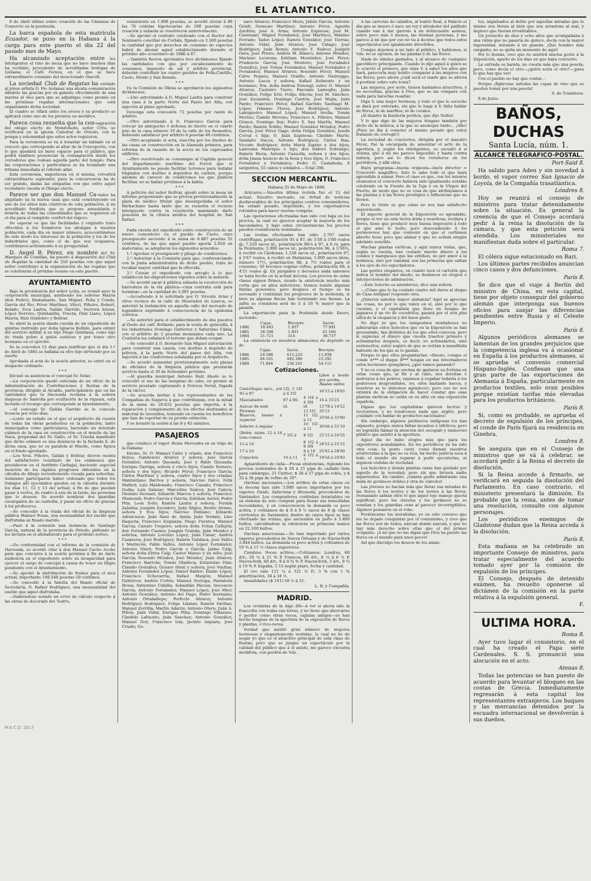EL ATLANTICO.
9 de Abril último sobre creación de las Cámaras de Comercio en la península.
La barca española de esta matrícula Ecuador, se puso en la Habana á la carga para este puerto el dia 22 del pasado mes de Mayo.
Ha alcanzado aceptación entre les inteligentes el vino de mesa que no hace muchos dias ha recibido, procedente de acreditadas bodegas de Liébana, el Café Fornos, en el que se hace extraordinario consumo del mencionado chacolí.
La sociedad Club de Regatas ha enviado al jóven artista D. Pio Ardanaz una atenta comunicación dándole las gracias por su galante ofrecimiento de una marina al óleo para que se adjudique como premio en las próximas regatas internacionales que está organizando dicha sociedad.
El cuadro se rifará entre los sócios y su producto se aplicará como uno de los premios en metálico.
Parece cosa resuelta que la con-sagración del obispo electo de Mondoñedo, señor Crós, se verificará en la iglesia Catedral de Oviedo, con la pompa y solemnidad que estos actos requieren.
Para la ceremonia se va á levantar un tablado en el crucero que corresponde al altar de la Concepción, con lo que quedará un buén espacio para el público, que podrá tambien presenciar la consagración desde los corredores que rodean aquella parte del templo. Para las corporaciones y particulares se ha levantado una tribuna inmediata al referido altar.
Esta ceremonia, majestuosa en sí misma, revestirá extraordinario esplendor, pués la concurrencia ha de ser grande, dadas las simpatías con que entre aquel vecindario cuenta el Obispo electo.
Parece ser que don Manuel Ca-nales ha alquilado ya la nueva casa que está construyendo en uno de los sitios más céntricos de esta población, á un acreditado fondista que se propone amueblarla y dotarla de todas las comodidades que se requieren en el dia para el completo confort del viajero.
De esperar es que las facilidades y exquisito trato ofrecidos á los forasteros los atraigan á nuestra población, cada dia en mayor número, acrecentándose de este modo los intereses de la población y los de los industriales que, como el de que nos ocupamos, contribuyen activamente á su prosperidad.
D. Angel B. Pérez, en nombre del Sr. Marqués de Comillas, ha puesto á disposición del Club de Regatas la cantidad de 250 pesetas con que aquel señor contribuye á la organización de las regatas que se celebrarán el próximo verano en este puerto.
AYUNTAMIENTO
Bajo la presidencia del señor Leita, se reunió ayer la corporación municipal, asistiendo los señores Mazón (don Pedro), Bustamante, San Miguel, Peña y Conde, García del Rio, Pérez Martínez, Viteri, Piñeiro, Robert, Bolado, Toca Lastra, Galián Garrido, Herrera Ariosa, López Herrero, Quintanilla, Trueza, Díaz Llano, López Mazón, Ruiz Huidobro y Bolívar.
Se abrió la sesión dando cuenta de un expediente de quintas instruido por doña Ignacia Bellido, para eximir del servicio militar á su hijo Diego Quintana, como hijo de viuda pobre á quién sostiene y por tener otro hermano en el ejército.
Se la conceden 15 dias para justificar que el dia 1.º de Abril de 1885 se hallaba su otro hijo sirviendo por su suerte.
Aprobada el acta de la sesión anterior, se entró en el despacho ordinario.
* * *
Excusó su asistencia el concejal Sr. Solar.
—La corporación quedó enterada de un oficio de la Administración de Contribuciones y Rentas de la provincia, dirigido al Alcalde, participándole que en las cantidades que la Hacienda reclama á la señora duquesa de Santoña por ocultación de la riqueza, está incluido el recargo que corresponde al Ayuntamiento.
—Al concejal Sr. Galián Garrido se le concede licencia por ocho dias.
—Leido un estado en el que el arquitecto dá cuenta de todas las obras pendientes en la población, tanto municipales como particulares, haciendo un detenido exámen de la casa en construcción en el muelle de las Naos, propiedad del Sr. Gallo, el Sr. Trueba manifestó que dicho exámen es una denuncia de la fachada E. de dicha casa, que no es paralela al Muelle, como figura en el fondo aprobado.
—Los Sres. Piñeiro, Galián y Bolívar, dieron cuenta del satisfactorio resultado de los exámenes que presidieron en el Instituto Carbajal, haciendo especial mención de los rápidos progresos obtenidos en la cátedra de dibujo recientemente creada para señoritas. Asimismo participaron haber ordenado que todos los trabajos allí ejecutados queden en la cátedra durante los dias 11, 12 y 13 del actual, á fin de que puedan pasar á verlos, de cuatro á seis de la tarde, las personas que lo deseen. Se acordó nombrar dos guardias encargados de su custodia, y pasar un oficio de gracias á los profesores.
—Se concedió á la viuda del oficial de la limpieza pública Manuel Pozas, una mensualidad del sueldo que disfrutaba su finado marido.
—Pasó á la comisión una instancia de Santiago García, natural de la provincia de Oviedo, pidiendo se les incluya en el alistamiento para el próximo sorteo.
* * *
—De conformidad con el informe de la comisión de Hacienda, se acordó citar á don Manuel Cacho Acebo para que concurra á la sesión próxima á fin de darle audiencia en el expediente sobre su incapacidad para ejercer el cargo de concejal á causa de tener un litigio pendiente con el Ayuntamiento.
—Se aprobó la distribución de fondos para el mes actual, importante 149.548 pesetas 59 céntimos.
—Se concedió á la familia del finado oficial de Secretaría, D. Rafael Rodríguez, una mensualidad del sueldo que aquel disfrutaba.
—Habiéndose notado un error de cálculo respecto á las obras de decorado del Teatro,
consistente en 1.806 pesetas, se acordó elevar á 80 las 76 cédulas hipotecarias de 500 pesetas cuya creación y subasta se resolvieron anteriormente.
—Se aprobó el contrato celebrado con el Rector del Seminario conciliar de Corbán, fijando en 2.500 pesetas la cantidad que por derechos de consumo de especies habrá de abonar aquel establecimiento durante el próximo año económico de 1886 á 87.
—También fueron aprobados tres dictámenes fijando las cantidades con que por encabezamiento de consumos, impuesto de sal y arbitrio provincial, deberán contribuir los cuatro pueblos de Peña-Castillo, Cueto, Monte y San Román.
* * *
De la Comisión de Obras se aprobaron los siguientes dictámenes:
—Uno autorizando á D. Miguel Lastra para construir una casa á la parte Norte del Paséo del Alta, con sujeción al plano aprobado.
Devenga esta concesión 72 pesetas por razón de arbitrio.
—Otro autorizando á D. Francisco García para colocar un antepecho ó defensa de hierro en el cuarto piso de la casa número 10 de la calle de los Remedios, debiendo satisfacer por arbitrio 6 pesetas 40 céntimos.
—Otro aceptando el acta, suscrita por los dueños de las casas en construcción en la Alameda primera, para reforma de la rasante de la acera de los expresados edificios.
—Otro resolviendo se comunique al Capitán general del departamento marítimo del Ferrol que el Ayuntamiento no puede facilitar terrenos para instalar tinglados con destino á depósitos de carbón, porque además de carecer de condiciones los que pudiera facilitar, no se hallan próximos á la bahía.
* * *
A petición del señor Bolívar, quedó sobre la mesa un informe proponiendo que se provea provisionalmente la plaza de médico titular que desempeñaba el señor Bárbachano hasta tanto que se resuelva el recurso interpuesto contra la resolución mandando darle posesión de la clínica médica del hospital de San Rafael.
* * *
Dada cuenta del expediente sobre construcción de un nuevo cementerio en el pueblo de Cueto, cuyo presupuesto asciende á la suma de 6.887 pesetas 55 céntimos, de las que aquel pueblo aporta 2.050 en materiales, se adoptaron los siguientes acuerdos:
1.º Aprobar el presupuesto y pliego de condiciones.
2.º Autorizar á la Comisión para que, conferenciando con la Junta administrativa de dicho pueblo, trate de recabar mayor cantidad que la ofrecida.
3.º Cursar el expediente con arreglo á lo que establecen las disposiciones vigentes sobre la materia.
—Se acordó sacar á pública subasta la recolección de barredura de la vía pública—cuya contrata está para terminar—en la cantidad de 5.001 pesetas.
—Accediendo á lo solicitado por D. Vicente Arias y otros vecinos de la calle de Menéndez de Luarca, se autorizó la instalación en aquella calle del mercado de legumbres suprimido á consecuencia de la epidemia colérica.
—Se autorizó para el establecimiento de dos puestos al Oeste del café Brillante, para la venta de quincalla, á los industriales Domingo Gutiérrez y Saturnino Cábia, con el arbitrio de 5 pesetas mensuales cada uno. La Comisión les señalará el terreno que deban ocupar.
—Se concedió á D. Bernardo San Miguel autorización para construir una caseta, con destino á depósito de pólvora, á la parte Norte del paseo del Alta, con sujeción á las condiciones señaladas por el Arquitecto.
—Se acordó aumentar provisionalmente seis plazas de oficiales de la limpieza pública que prestarán servicio hasta el 30 de Setiembre próximo.
—Al guardia municipal Antonio Ruiz Ahedo se le concedió el uso de las insignias de cabo, en premio al servicio prestado capturando á Dolores Noval, fugada de la cárcel.
—Se acuerda invitar á los representantes de las Compañías de Seguros á que contribuyan, con la mitad de la suma de 20.832 pesetas que importa, á la reparación y complemento de los efectos destinados al material de incendios, teniendo en cuenta los beneficios que han de reportar de su pronta extinción.
Y se levantó la sesión á las 8 y 45 minutos.
PASAJEROS
que conduce el vapor Reina Mercedes en su viaje de la Habana:
Excmo. Sr. D. Manuel Calvo y criado; don Francisco Reyes; Gandencio Alvarez y señora; José García González; Antonio Quesada; José y Pablo Quesada; Enrique Garriga, señora y cinco hijos; Camilo Romero, señora y dos hijos; Ricardo Pérez; Francisco García; Cárlos Martínez y señora, cuatro hijos y dos criadas; Maximiliano Barrios y señora; Narciso Falcó; Félix Mathet; Luís Maldonado; Francisco Casado; Francisco Godia; Luís Salazar; Marcelino Suárez; José Calera; Dionisio Hernaiz; Eduardo Marcos y señora; Francisco Otamendi; Pedro García y García; Estéban Auriol; Pedro Pita; Leon Solís; Ramón Lastra y señora; Fermín Zabalza; Joaquín Escudero; Juán Sitges; Benito Alonso, señora y tres hijos; Narciso Dublanc; Eduardo Adriacusen; Juán Sanz de Ayala; Juán Ventals; Lino Raqueta; Francisco Esquiaza; Diego Fuentes; Manuel García; Canuto Tregeiro; señora doña Felisa Callejón; don Fernando Casuso; Joaquín Granda; Juán Mendez y sobrina; Antonio Lorenzo López; Juán Canar; Andrés Casanova; José Rodríguez; Ramón Galidara; José Vallés y Marincón; Pablo Vallés; Antonio López Fernández; Antonio Ninot; Pedro García y García; Jaime Calp; señora doña Elvira Calp; Castor Manso y un niño; José García; Rosendo Méndez; José Méndez; Juán Alvarez; Francisco Ibarrola; Tomás Oladisca; Estanislao Díaz; Claudio González; Genaro Hisni y señora; José Vueltas; Antonio Fernández López; Daniel Baldor; Eladio López; Francisco Echevarría; Rafael Manjón; Manuel Gutiérrez; Andrés Cortés; Manuel Noriega; Pantaleón Brosa; Saturnino Cubilla; Sebastián Páscua; Inocencio García; Antonio Fernández; Manuel López; José Mier; Antonio González; Antonio del Dago, Pedro Inorzaino; Antonio Ortaladiepe; Perfecto Alvarez; Antonio Rodríguez Rodríguez; Felipe Llamas; Ramón Fariñas; Manuel Zorrilla; Martín Adarzu; Antonio Otero; Juán A. Piñón; Juán Vidal; Enrique Piña; Domingo Villasuso; Cándido Lafuente; Juán Sanchez; Antonio González; Manuel Goy; Francisco Isla; Jacinto Azpiazu; José Criado; Ge-
naro Alvarez; Francisco Mezo; Julián García; Antonio Giralt; Nemesio Martínez; Antonio Pérez; Agustín Zardiún; José A. Arias; Antonio Espinosa; José M. Caminaur; Miguel Fernández; José Martínez; Máximo Ferrado; Tadeo López; Ramón González; José Tierras; Antonio Vidal; Juán Alvarez; José Catago; José Rodríguez; Juán Remis; Antonio F. Suárez; Joaquín Osés; José Prieto; Andrés M. Blanco; Antonio Méndez; Mariano Lecuona; Estéban Menéndez; José Pérez; Prudencio García; José Montero; José Fernández González; José Tolusa Fernández; Manuel Fernández y Fernández; Manuel Alvarez; Rosendo Pérez; Manuel Calvo Pequés; Manuel Graille; Antonio Guizzeppe; Antonio Lueca y señora; Rafael Belmonte y un hermano; Sra. doña Andrea Simongi; señor D. Manuel Alvarez; Casimiro Tuero; Pascuale Lamoglie; Juán González; Felipe Eriz; Felipe Allecia; José M. Sánchez; José Escandón; Domingo Cantón; José Mujía; Juán Pardo; Francisco Pérez; Rafael Garrido; Santiago M. López; Dámaso Flores; José Rodríguez; Antonio Lamigueiro; Manuel López; Manuel Avella; Tomás Merino; Camilo Moreno; Francisco A. Piñeiro; Manuel Gómez; Domingo Rey; Pedro S. San Martín; Manuel Pardo; Ramón Soliño; Manuel González Méndez; Pedro García; José Pérez Gago; doña Felipa González; Josefa Corral é hija; D. Juán Espinosa; Cándido Marín; Sandalio Haces; Antonio Rodríguez; Cárlos Bua; Vicente Rodríguez; doña María Espino y dos hijos; Laureana Manrique é hijo; don Isidoro Sobrango; Ramón Riera; Antonio Casuella, señora y dos hijos; doña Juana Asencio de la Rosa y tres hijos; D. Francisco Fernández y Fernández; Pedro G. Castañeda; 8 sargentos, 55 cabos y soldados.—Total 298.
SECCION MERCANTIL.
Habana 25 de Mayo de 1886.
Azúcares.—Nuestra última revista fué el 15 del actual. Nuestro mercado, en virtud de noticias desfavorables de los principales centros consumidores, ha estado pesado, deprimido, y los exportadores retraidos para hacer nuevas compras.
Las operaciones efectuadas han sido con baja en los precios, la cual no quieren aceptar la mayoría de los hacendados, y bajo estas circunstancias los precios pueden considerarse nominales.
Las ventas efectuadas han sido: 2.707 sacos centrífugas, polarización 95 á 97, de 5'50 á 5'80 reales @; 7.250 sacos id., polarización 96¼ á 97, á 6 rs. para la Península; 2.000 sacos id., polarización 96, á 5'50¾, á recibir en Cárdenas; 1.250 sacos id., polarización 97, á 5'67 reales, á recibir en Matanzas; 1.000 sacos idem, número 17½, polarización 98, á 7½ reales para el consumo; 50 bocoyes regular refino, polarización 89, á 4'21 reales @. En purgados y derosnes nada sabemos se haya hecho en la actual decena. Los precios de estas clases siguen firmes, siendo la existencia mucho más corta que en años anteriores. Hemos tenido algunas lluvias generales; pero después el tiempo se ha serenado y continúan los progresos de la molienda, si bien ya algunas fincas han terminado sus faenas. La zafra se considera será de 5 á 10 % mayor que la pasada.
La exportación para la Península desde Enero, asciende:
| | Cajas. | Bocoyes. | Sacos. |
| --- | --- | --- | --- |
| 1886 | 18.493 | 1.937 | 77.991 |
| 1885 | 28.598 | 1.831 | 61.506 |
| 1884 | 21.721 | 314 | 39.737 |
La existencia en nuestros almacenes de depósito es de
| | Cajas. | Sacos. | Bocoyes |
| --- | --- | --- | --- |
| 1886 | 29.398 | 615.220 | 11.938 |
| 1885 | 48.105 | 482.380 | 23.292 |
| 1884 | 71.844 | 236.201 | 54.115 |
Cotizaciones.
| | | | Libre á bordo por arroba. |
| --- | --- | --- | --- |
| | | | Reales vellon |
| Centrífugas sacs., pol 95 á 97 | 1f2, 5 1f2 á 6 1f2 | | 16'15 á 18'65 |
| Mascabados | 87 á 90. | 4 1f4 á 4 3f4 | 14 á 15'25 |
| Azúcar de miel | id. | id. | 12'78 á 14'22 |
| Floretes | | 12 1f2 | 35'15 |
| Blancos, bueno á superior | | 11 1f2 á 12 | 33'06 á 33'90 |
| Inferior á regular | | 10 1f2 á 11 | 30'00 á 31'10 |
| Qbdos. núms. 12 á 14 tren común | 7 1f2 á | 8 1f2 | 22'15 á 24'55 |
| 15 á 16 | | 8 1f2 á 8 3f4 | 24'55 á 25'15 |
| 17 á 20 | | 9 á 10 | 25'45 á 28'00 |
| Coguchos | 10 á 11 | 6 1f2 á 7 | 19'56 á 20'83 |
Aguardiente de caña.—Pocas existencias, rigiendo los precios sostenidos de $ 20 á 21 pipa de castaño lista para embarque, 21 Cartier; $ 26 á 27 pipa de roble, y $ 35 á 36 pipa de refino de 30°.
Harinas nacionales.—Los arribos de estas clases en la decena han sido 3.000 sacos importados por los vapores Guido, Saturnina y Bremeña, procedentes de Santander. Los compradores continúan invariables en su sistema de solo comprar para llenar sus inmediatas necesidades, y en consecuencia la demanda es poco activa, y cotizamos de $ 9 á 9 ½ sacos de 8 @ clases corrientes de Santander, dentro de cuyos tipos se han efectuado las ventas, que ascienden en junto á 3.400 bultos, calculándose la existencia en primeras manos en 22.100 bultos.
Harinas americanas.—Se han importado por varios vapores procedentes de Nueva Orleans y de Nueva-York 3.844 bultos. La demanda es poco activa y cotizamos de 10 ¾ á 11 ½ clases superiores.
Cambios: Pocos activos.—Cotizamos: Londres, 60 d/v., 20 ¼ á 21 % P. Francos, 60 d/v., 6 ¼ á 6 ½ P. Nueva-York, 60 d/v., 9 á 9 ¾ % P. Nueva-York, 3 d/v., 9 ¾ á 10 % P. España, 3 15 según plazo, fecha y cantidad.
El oro vale 121 ¼ á 121 ½ P.; 3 % con 1 % amortización, 34 á 34 ½.
Anualidades ($ 141) 50 ½ á 51.
L. R. y Compañía.
MADRID.
Los cronistas de la hige life—á ver si ahora sale la frasecilla con todas sus letras, y no tiene que ahorcarse ó perder como otras veces, cajistas amigos—se han hecho lenguas de la apertura de la exposición de flores y plantas, ó vice-versa.
Verdad que asistió gran número de mujeres hermosas y elegantemente vestidas, lo cual no he de negar yo que es el atractivo principal de esta clase de fiestas; pero que se juzgue un espectáculo por la calidad del público que á él asiste, me parece excesiva metáfora, con perdón de Vds.
A las carreras de caballos, al teatro Real, á Palacio el dia que se muere ó nace un rey y alrededor del patíbulo cuando van á dar garrote á un delincuente asisten, sobre poco más ó menos, las mismas personas, y me parece á mí que por eso no va á decirse que todos estos espectáculos son igualmente divertidos.
Conque dejemos á un lado al público, y hablemos, si Vds. no se oponen, de las plantas y de las flores.
Nada de símiles gastados, y al alcance de cualquier gacetillero principiante. Cuando lo dijo aquel á quien se le ocurrió el primero, que vaya V. á saber los años que hará, pareceria muy bonito comparar á las mujeres con las flores; pero ahora ¿cuál será el osado que se atreva á poetizar sobre este tema?
Las mujeres, por serlo, tienen bastantes atractivos, y no necesitan, gracias á Dios, que se las compare con nada para hacerlas resaltar.
Diga V. una mujer hermosa, y todo el que le escuche se dará por enterado, sin que le haga á V. falta hablar de flores, ni de marfiles, ni de corales.
¡Al diantre la bisutería poética, que dijo Sellés!
Y lo que digo de las mujeres téngase también por dicho de la música, á la que se asemejan tanto... ¡Alto! ¡Pués no iba á cometer el mismo pecado que estoy tratando de corregir!)
La sociedad de conciertos, dirigida por el maestro Pérez, fué la encargada de amenizar el acto de la apertura, y, según los inteligentes, se escedió á sí misma, que á mí me parece imposible y hasta contra natura; pero así lo dicen los revisteros en los periódicos, y allá ellos.
Buén programa—buena orquesta—buén director = Concierto magnífico. Esto lo sabe todo el que haya aprendido á sumar. Pero el caso es que, con los mismos elementos el concierto hubiera sido igualmente notable celebrado en la Fuente de la Teja ó en la Vírgen del Puerto; de modo que no es cosa de que atribuyamos á las plantas y á las flores prestigios é influencias que no tienen.
Pero lo triste es que estas no nos han satisfecho mayormente.
El aspecto general de la Exposición es agradable, porque el ver en esta tierra árida y nonótona, verdura y flores, tiene que producir muy buena impresión á todo el que ame lo bello; pero descendiendo á los pormenores hay que convenir en que el certámen abierto tiene poco que alabar y que no señala ningún adelanto sensible.
Muchas plantas exóticas, y aquí nunca vistas, que, según se cuenta, han costado mucho dinero á los condes y marqueses que las exhiben, no por amor á la botánica, sinó por vanidad, son las primeras que saltan á los ojos de los espectadores.
Las gentes elegantes, en cuanto leen el cartelón que indica el nombre del dueño, se deshacen en elogios é interjecciones de admiración.
—Este helecho es asombroso, dice una señora.
—¡Cómo que le ha costado cuatro mil duros al duque de Casa-Antigua! responde otra.
¿Quieren ustedes mayor alabanza? Aquí se aprecian las cosas, no por lo que valen en sí, sinó por lo que cuestan, y el capitalista que llene un bosque de jaguares y un rio de cocodrilos, pasará por el non plus ultra de la elegancia y del buen gusto.
No digo yo que los campesinos montañeses no admirarían estos helechos que en la Exposición se han presentado, tan distintos de los que ellos conocen; pero si supieran el dinero que cuesta traerlos primero y aclimatarlos después, es decir, no aclimatarlos, sinó sostenerlos, estoy seguro de que se reirían á mandíbula batiente de los que se lo gastan.
Porque lo que ellos preguntarían: «Bueno, conque el conde A*** el duque B*** tengan en sus invernaderos estos hermosos ejemplares, ¿qué vamos ganando?
Y no es cosa de que encima de gastarse su fortuna en estas cosas que, al fin y al cabo, nos deleitan é instruyen á los pobres, vayamos á regañar todavía á los poderosos desprendidos, no; ellos bastante hacen, y nosotros se lo debemos agradecer; pero eso no nos eximirá de la obligación de hacer constar que esas plantas exóticas no están en su sitio en una exposición española.
Dígase que los capitalistas quieren lucirse y recrearnos, y no tendremos nada que argüir; pero ¡cuidado con hablar de productos nacionales!
Sin embargo, algunos jardineros indígenas los han expuesto, porque nunca faltan incautos é infelices; pero no lograrán llamar la atención del escogido y numeroso público que asistió á la apertura.
Aquel dia no hubo elogios más que para los expositores acaudalados. En los periódicos ya ha sido otra cosa: la gente cursi, como llaman nuestros aristócratas á la que no es rica, ha hecho justicia seca á todo el mundo sin reparar á pedir ejecutorias, ni siquiera cédulas de vecindad.
Los helechos y demás plantas caras han gustado por aquello de la novedad; pero sin que hiciera nadie aspavientos. En cambio, ¡cuánta gente admirando una mata de geráneos dobles y otra de claveles!
Las jóvenes no hacían más que llevar sus miradas de las flores á los novios y de los novios á las flores. Demasiado sabían ellos lo que aquel teje maneje quería significar; pero los claveles y los geráneos no se vendian y los guardias eran al parecer incorruptibles. Algunos pensaron en el robo.
Perdónenme los moralistas; yo en esto conozco que me he dejado conquistar por el comunismo, y creo que las flores son de todos, nazcan donde nazcan, y que no hay más derecho sobre ellas que el del primer ocupante. ¡A mí que no me digan que Diós ha puesto las flores en el mundo para unos pocos!
Así que disculpo los deseos de los aman-
tes, impulsados al delito por aquellas miradas que lo mismo nos llevan al bién que nos arrastran al mal, y deploro que fueran irrealizables.
Un jovencito de diez y ocho años que acompañaba á una rubia que no pasaría de quince, decía con la mayor ingenuidad, mirando á un guarda: ¡Qué hombre más cargante; no se quita un momento de aquí!
Por lo demás, creo que no asistirá mucha gente á la Exposición, aparte de los dias en que haya concierto.
La entrada es barata, no cuesta más que una peseta; pero, como decía el otro—¿quién sería el otro?—¡para lo que hay que ver!
Con el pueblo no hay que contar...
Porque ¡figúrense ustedes las copas de vino que se pueden tomar por una peseta!
S. de Trasmiera.
8 de Junio.
BAÑOS, DUCHAS
Santa Lucía, núm. 1.
ALCANCE TELEGRAFICO-POSTAL.
Port-Said 8.
Ha salido para Aden y sin novedad á bordo, el vapor correo San Ignacio de Loyola, de la Compañía trasatlántica.
Lóndres 8.
Hoy se reunirá el consejo de ministros para tratar detenidamente sobre la situación. Es general la creencia de que el Consejo acordará pedir á la reina la disolución de la cámara, y que esta petición será atendida. Los ministeriales no manifiestan duda sobre el particular.
Roma 7.
El cólera sigue estacionado en Bari.
Los últimos partes recibidos anuncian cinco casos y dos defunciones.
París 8.
Se dice que el viaje á Berlín del ministro de China, en esta capital, tiene por objeto conseguir del gobierno alemán que interponga sus buenos oficios para zanjar las diferencias pendientes entre Rusia y el Celeste Imperio.
París 8.
Algunos periódicos alemanes se lamentan de los grandes perjuicios que la competencia inglesa va á ocasionar en España á los productos alemanes, si se aprueba el convenio comercial Hispano-Inglés. Confiesan que una gran parte de las exportaciones de Alemania á España, particularmente en productos textiles, solo eran posibles porque existían tarifas más elevadas para los productos británicos.
París 8.
Si, como es probable, se aprueba el decreto de expulsión de los príncipes, el conde de París fijará su residencia en Ginebra.
Londres 8.
Se asegura que en el Consejo de ministros que se vá á celebrar, se acordará pedir á la Reina el decreto de disolución.
Si la Reina accede á firmarlo, se verificará en seguida la disolución del Parlamento. En caso contrario, el ministerio presentará la dimisión. Es probable que la reina, antes de tomar una resolución, consulte con algunos personajes.
Los periódicos enemigos de Gladstone dudan que la Reina acceda á la disolución.
París 8.
Esta mañana se ha celebrado un importante Consejo de ministros, para tratar especialmente del acuerdo tomado ayer por la comisión de expulsión de los príncipes.
El Consejo, después de detenido exámen, ha resuelto oponerse al dictámen de la comisión en la parte relativa á la expulsión general.
F.
ULTIMA HORA.
Roma 8.
Ayer tuvo lugar el consistorio, en el cual ha creado el Papa siete Cardenales. S. S. pronunció una alocución en el acto.
Atenas 8.
Todas las potencias se han puesto de acuerdo para levantar el bloqueo en las costas de Grecia. Inmediatamente regresarán á esta capital los representantes extranjeros. Los buques y las mercancías detenidos por la escuadra internacional se devolverán á sus dueños.
M.E.C.D. 2017